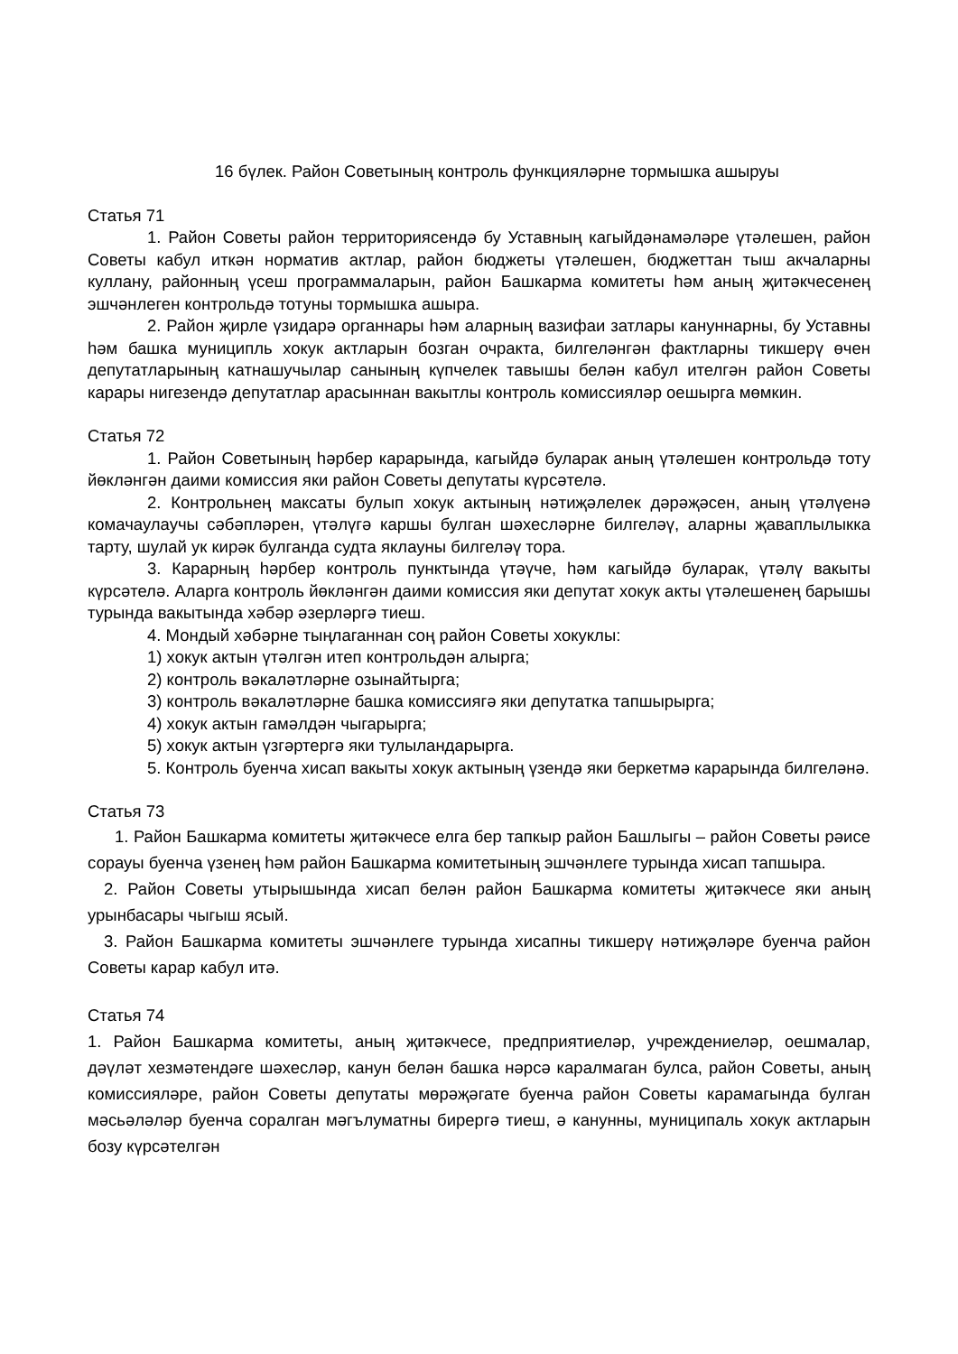16 бүлек. Район Советының контроль функцияләрне тормышка ашыруы
Статья 71
1. Район Советы район территориясендә бу Уставның кагыйдәнамәләре үтәлешен, район Советы кабул иткән норматив актлар, район бюджеты үтәлешен, бюджеттан тыш акчаларны куллану, районның үсеш программаларын, район Башкарма комитеты һәм аның җитәкчесенең эшчәнлеген контрольдә тотуны тормышка ашыра.
2. Район җирле үзидарә органнары һәм аларның вазифаи затлары кануннарны, бу Уставны һәм башка муниципль хокук актларын бозган очракта, билгеләнгән фактларны тикшерү өчен депутатларының катнашучылар санының күпчелек тавышы белән кабул ителгән район Советы карары нигезендә депутатлар арасыннан вакытлы контроль комиссияләр оешырга мөмкин.
Статья 72
1. Район Советының һәрбер карарында, кагыйдә буларак аның үтәлешен контрольдә тоту йөкләнгән даими комиссия яки район Советы депутаты күрсәтелә.
2. Контрольнең максаты булып хокук актының нәтиҗәлелек дәрәҗәсен, аның үтәлүенә комачаулаучы сәбәпләрен, үтәлүгә каршы булган шәхесләрне билгеләү, аларны җаваплылыкка тарту, шулай ук кирәк булганда судта яклауны билгеләү тора.
3. Карарның һәрбер контроль пунктында үтәүче, һәм кагыйдә буларак, үтәлү вакыты күрсәтелә. Аларга контроль йөкләнгән даими комиссия яки депутат хокук акты үтәлешенең барышы турында вакытында хәбәр әзерләргә тиеш.
4. Мондый хәбәрне тыңлаганнан соң район Советы хокуклы:
1) хокук актын үтәлгән итеп контрольдән алырга;
2) контроль вәкаләтләрне озынайтырга;
3) контроль вәкаләтләрне башка комиссиягә яки депутатка тапшырырга;
4) хокук актын гамәлдән чыгарырга;
5) хокук актын үзгәртергә яки тулыландарырга.
5. Контроль буенча хисап вакыты хокук актының үзендә яки беркетмә карарында билгеләнә.
Статья 73
1. Район Башкарма комитеты җитәкчесе елга бер тапкыр район Башлыгы – район Советы рәисе сорауы буенча үзенең һәм район Башкарма комитетының эшчәнлеге турында хисап тапшыра.
2. Район Советы утырышында хисап белән район Башкарма комитеты җитәкчесе яки аның урынбасары чыгыш ясый.
3. Район Башкарма комитеты эшчәнлеге турында хисапны тикшерү нәтиҗәләре буенча район Советы карар кабул итә.
Статья 74
1. Район Башкарма комитеты, аның җитәкчесе, предприятиеләр, учреждениеләр, оешмалар, дәүләт хезмәтендәге шәхесләр, канун белән башка нәрсә каралмаган булса, район Советы, аның комиссияләре, район Советы депутаты мөрәҗәгате буенча район Советы карамагында булган мәсьәләләр буенча соралган мәгълуматны бирергә тиеш, ә канунны, муниципаль хокук актларын бозу күрсәтелгән